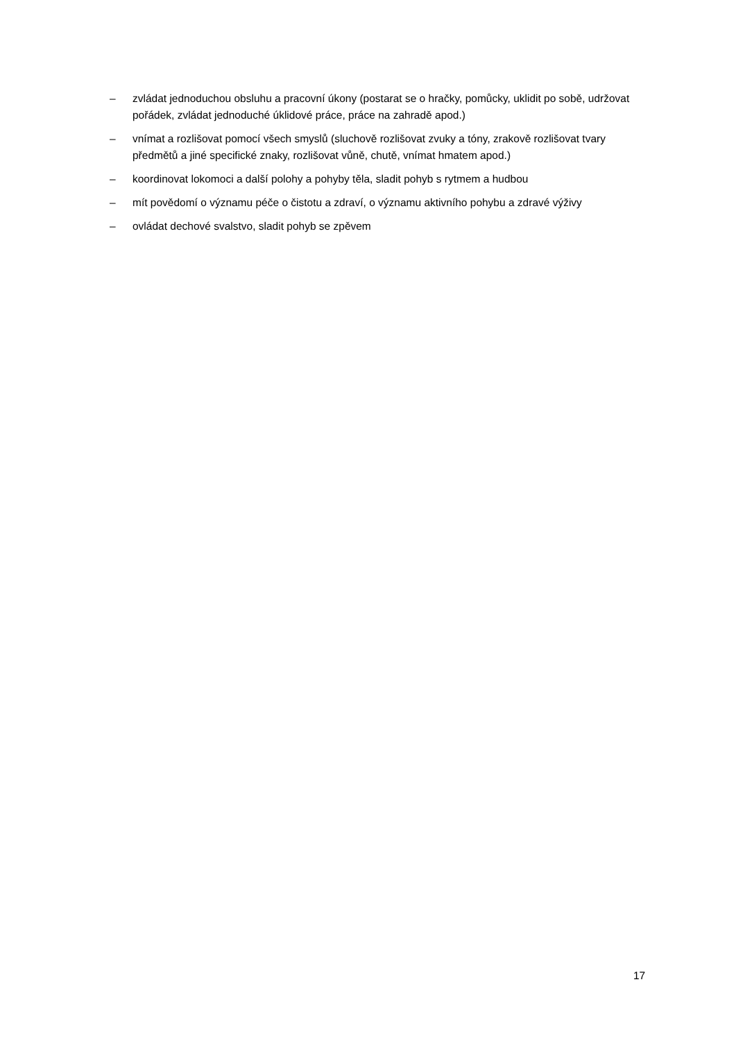– zvládat jednoduchou obsluhu a pracovní úkony (postarat se o hračky, pomůcky, uklidit po sobě, udržovat pořádek, zvládat jednoduché úklidové práce, práce na zahradě apod.)
– vnímat a rozlišovat pomocí všech smyslů (sluchově rozlišovat zvuky a tóny, zrakově rozlišovat tvary předmětů a jiné specifické znaky, rozlišovat vůně, chutě, vnímat hmatem apod.)
– koordinovat lokomoci a další polohy a pohyby těla, sladit pohyb s rytmem a hudbou
– mít povědomí o významu péče o čistotu a zdraví, o významu aktivního pohybu a zdravé výživy
– ovládat dechové svalstvo, sladit pohyb se zpěvem
17